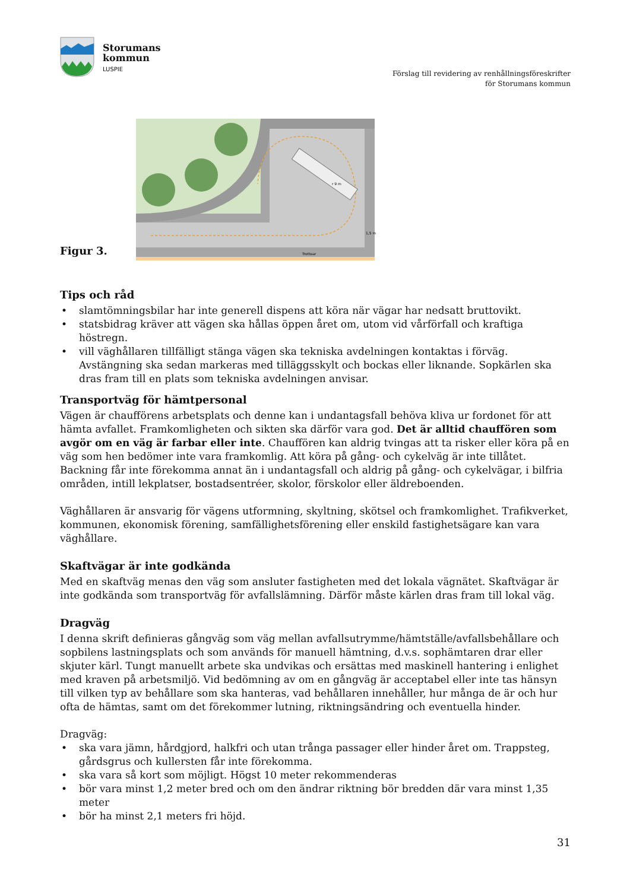Storumans
kommun
LUSPIE
Förslag till revidering av renhållningsföreskrifter
för Storumans kommun
Figur 3.
r 9 m
Trottoar
1,5 m
Tips och råd
• slamtömningsbilar har inte generell dispens att köra när vägar har nedsatt bruttovikt.
• statsbidrag kräver att vägen ska hållas öppen året om, utom vid vårförfall och kraftiga höstregn.
• vill väghållaren tillfälligt stänga vägen ska tekniska avdelningen kontaktas i förväg. Avstängning ska sedan markeras med tilläggsskylt och bockas eller liknande. Sopkärlen ska dras fram till en plats som tekniska avdelningen anvisar.
Transportväg för hämtpersonal
Vägen är chaufförens arbetsplats och denne kan i undantagsfall behöva kliva ur fordonet för att hämta avfallet. Framkomligheten och sikten ska därför vara god. Det är alltid chauffören som avgör om en väg är farbar eller inte. Chauffören kan aldrig tvingas att ta risker eller köra på en väg som hen bedömer inte vara framkomlig. Att köra på gång- och cykelväg är inte tillåtet. Backning får inte förekomma annat än i undantagsfall och aldrig på gång- och cykelvägar, i bilfria områden, intill lekplatser, bostadsentréer, skolor, förskolor eller äldreboenden.
Väghållaren är ansvarig för vägens utformning, skyltning, skötsel och framkomlighet. Trafikverket, kommunen, ekonomisk förening, samfällighetsförening eller enskild fastighetsägare kan vara väghållare.
Skaftvägar är inte godkända
Med en skaftväg menas den väg som ansluter fastigheten med det lokala vägnätet. Skaftvägar är inte godkända som transportväg för avfallslämning. Därför måste kärlen dras fram till lokal väg.
Dragväg
I denna skrift definieras gångväg som väg mellan avfallsutrymme/hämtställe/avfallsbehållare och sopbilens lastningsplats och som används för manuell hämtning, d.v.s. sophämtaren drar eller skjuter kärl. Tungt manuellt arbete ska undvikas och ersättas med maskinell hantering i enlighet med kraven på arbetsmiljö. Vid bedömning av om en gångväg är acceptabel eller inte tas hänsyn till vilken typ av behållare som ska hanteras, vad behållaren innehåller, hur många de är och hur ofta de hämtas, samt om det förekommer lutning, riktningsändring och eventuella hinder.
Dragväg:
• ska vara jämn, hårdgjord, halkfri och utan trånga passager eller hinder året om. Trappsteg, gårdsgrus och kullersten får inte förekomma.
• ska vara så kort som möjligt. Högst 10 meter rekommenderas
• bör vara minst 1,2 meter bred och om den ändrar riktning bör bredden där vara minst 1,35 meter
• bör ha minst 2,1 meters fri höjd.
31